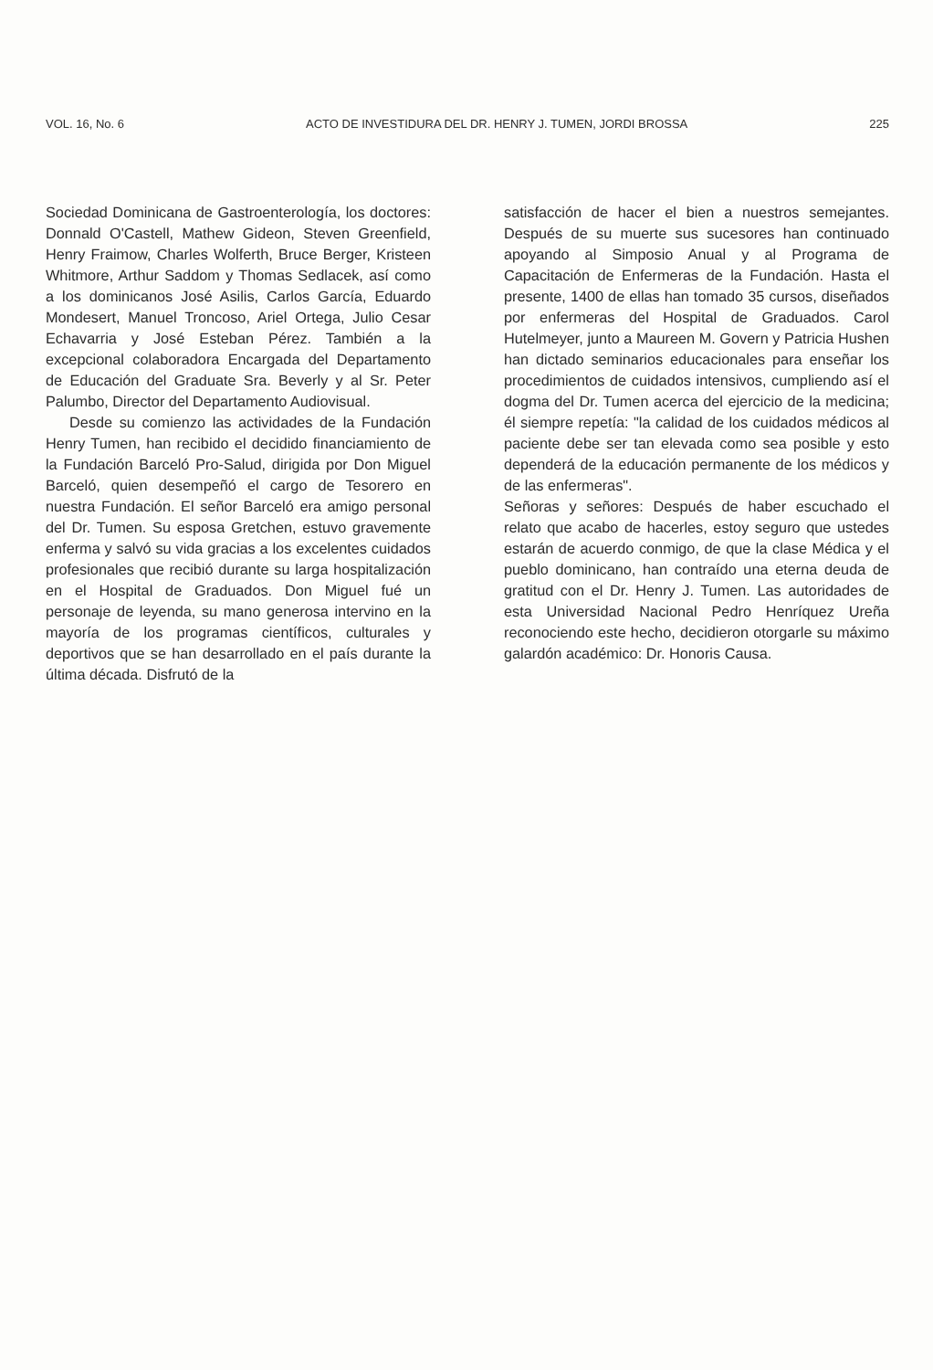VOL. 16, No. 6 ACTO DE INVESTIDURA DEL DR. HENRY J. TUMEN, JORDI BROSSA 225
Sociedad Dominicana de Gastroenterología, los doctores: Donnald O'Castell, Mathew Gideon, Steven Greenfield, Henry Fraimow, Charles Wolferth, Bruce Berger, Kristeen Whitmore, Arthur Saddom y Thomas Sedlacek, así como a los dominicanos José Asilis, Carlos García, Eduardo Mondesert, Manuel Troncoso, Ariel Ortega, Julio Cesar Echavarria y José Esteban Pérez. También a la excepcional colaboradora Encargada del Departamento de Educación del Graduate Sra. Beverly y al Sr. Peter Palumbo, Director del Departamento Audiovisual.
Desde su comienzo las actividades de la Fundación Henry Tumen, han recibido el decidido financiamiento de la Fundación Barceló Pro-Salud, dirigida por Don Miguel Barceló, quien desempeñó el cargo de Tesorero en nuestra Fundación. El señor Barceló era amigo personal del Dr. Tumen. Su esposa Gretchen, estuvo gravemente enferma y salvó su vida gracias a los excelentes cuidados profesionales que recibió durante su larga hospitalización en el Hospital de Graduados. Don Miguel fué un personaje de leyenda, su mano generosa intervino en la mayoría de los programas científicos, culturales y deportivos que se han desarrollado en el país durante la última década. Disfrutó de la
satisfacción de hacer el bien a nuestros semejantes. Después de su muerte sus sucesores han continuado apoyando al Simposio Anual y al Programa de Capacitación de Enfermeras de la Fundación. Hasta el presente, 1400 de ellas han tomado 35 cursos, diseñados por enfermeras del Hospital de Graduados. Carol Hutelmeyer, junto a Maureen M. Govern y Patricia Hushen han dictado seminarios educacionales para enseñar los procedimientos de cuidados intensivos, cumpliendo así el dogma del Dr. Tumen acerca del ejercicio de la medicina; él siempre repetía: "la calidad de los cuidados médicos al paciente debe ser tan elevada como sea posible y esto dependerá de la educación permanente de los médicos y de las enfermeras".
Señoras y señores: Después de haber escuchado el relato que acabo de hacerles, estoy seguro que ustedes estarán de acuerdo conmigo, de que la clase Médica y el pueblo dominicano, han contraído una eterna deuda de gratitud con el Dr. Henry J. Tumen. Las autoridades de esta Universidad Nacional Pedro Henríquez Ureña reconociendo este hecho, decidieron otorgarle su máximo galardón académico: Dr. Honoris Causa.